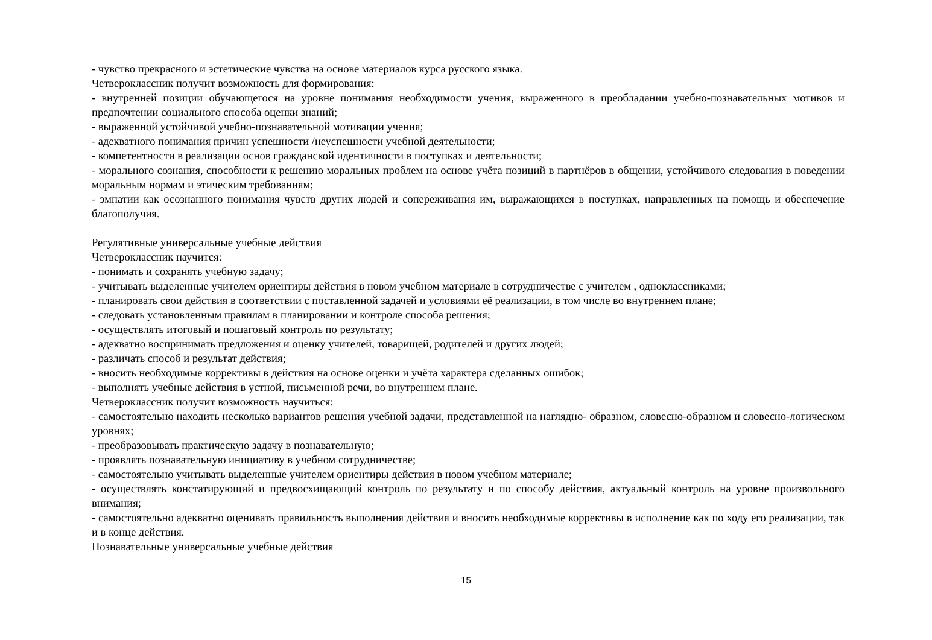- чувство прекрасного и эстетические чувства на основе материалов курса русского языка.
Четвероклассник получит возможность для формирования:
- внутренней позиции обучающегося на уровне понимания необходимости учения, выраженного в преобладании учебно-познавательных мотивов и предпочтении социального способа оценки знаний;
- выраженной устойчивой учебно-познавательной мотивации учения;
- адекватного понимания причин успешности /неуспешности учебной деятельности;
- компетентности в реализации основ гражданской идентичности в поступках и деятельности;
- морального сознания, способности к решению моральных проблем на основе учёта позиций в партнёров в общении, устойчивого следования в поведении моральным нормам и этическим требованиям;
- эмпатии как осознанного понимания чувств других людей и сопереживания им, выражающихся в поступках, направленных на помощь и обеспечение благополучия.
Регулятивные универсальные учебные действия
Четвероклассник научится:
- понимать и сохранять учебную задачу;
- учитывать выделенные учителем ориентиры действия в новом учебном материале в сотрудничестве с учителем , одноклассниками;
- планировать свои действия в соответствии с поставленной задачей и условиями её реализации, в том числе во внутреннем плане;
- следовать установленным правилам в планировании и контроле способа решения;
- осуществлять итоговый и пошаговый контроль по результату;
- адекватно воспринимать предложения и оценку учителей, товарищей, родителей и других людей;
- различать способ и результат действия;
- вносить необходимые коррективы в действия на основе оценки и учёта характера сделанных ошибок;
- выполнять учебные действия в устной, письменной речи, во внутреннем плане.
Четвероклассник получит возможность научиться:
- самостоятельно находить несколько вариантов решения учебной задачи, представленной на наглядно- образном, словесно-образном и словесно-логическом уровнях;
- преобразовывать практическую задачу в познавательную;
- проявлять познавательную инициативу в учебном сотрудничестве;
- самостоятельно учитывать выделенные учителем ориентиры действия в новом учебном материале;
- осуществлять констатирующий и предвосхищающий контроль по результату и по способу действия, актуальный контроль на уровне произвольного внимания;
- самостоятельно адекватно оценивать правильность выполнения действия и вносить необходимые коррективы в исполнение как по ходу его реализации, так и в конце действия.
Познавательные универсальные учебные действия
15